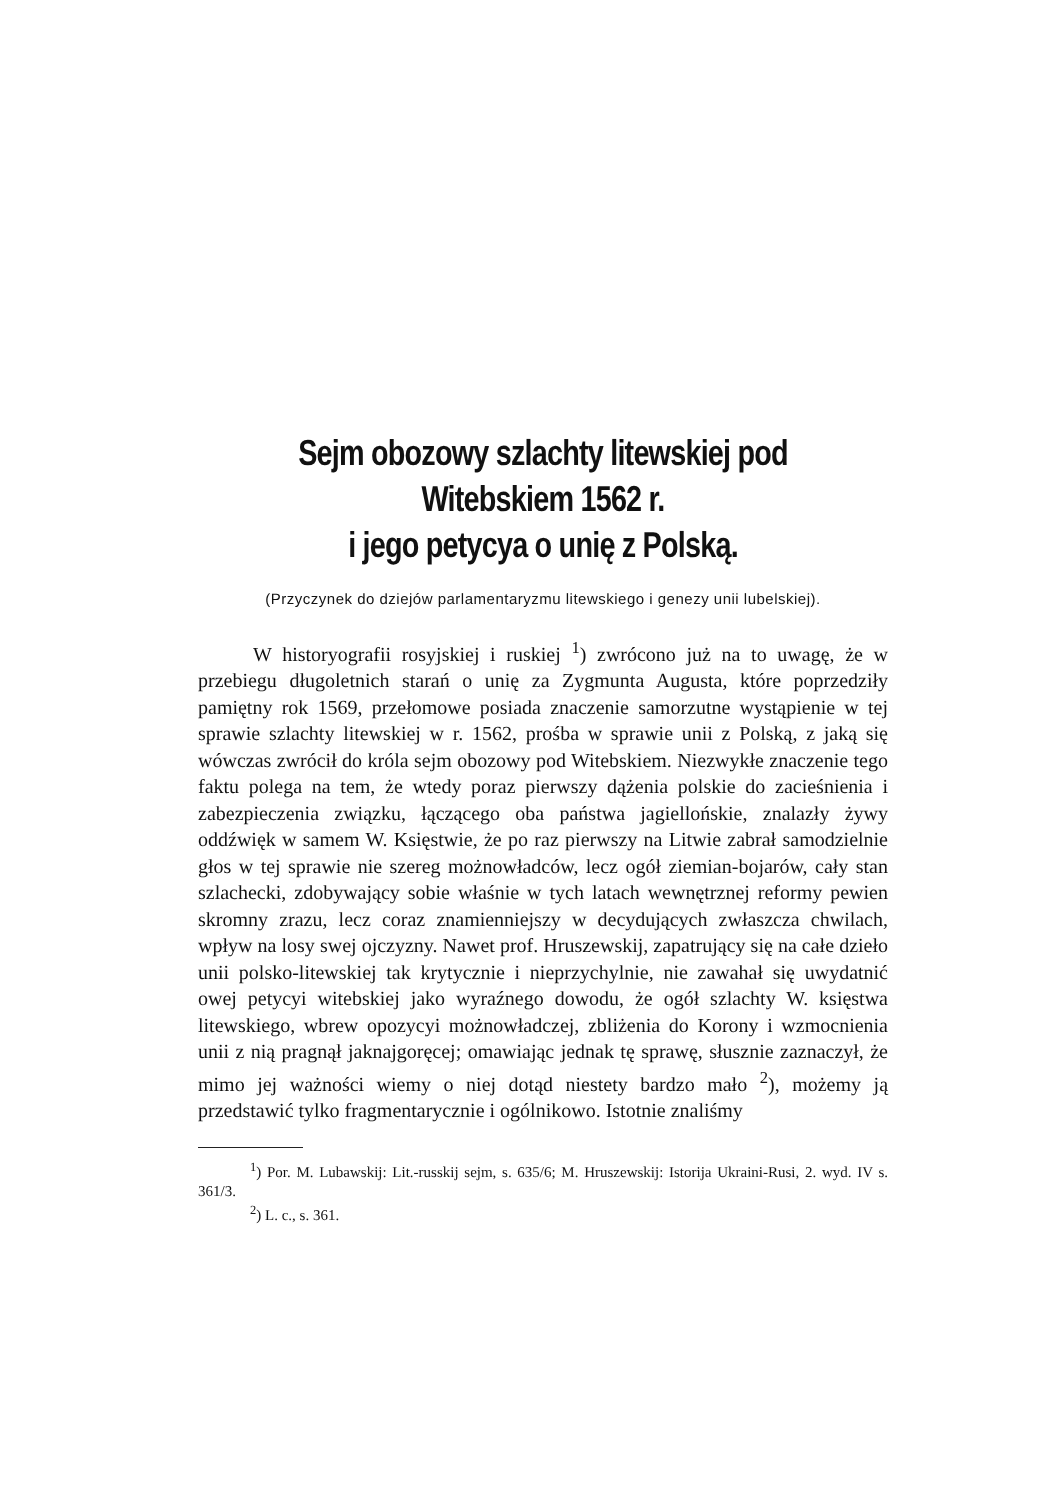Sejm obozowy szlachty litewskiej pod Witebskiem 1562 r.
i jego petycya o unię z Polską.
(Przyczynek do dziejów parlamentaryzmu litewskiego i genezy unii lubelskiej).
W historyografii rosyjskiej i ruskiej <sup>1</sup>) zwrócono już na to uwagę, że w przebiegu długoletnich starań o unię za Zygmunta Augusta, które poprzedziły pamiętny rok 1569, przełomowe posiada znaczenie samorzutne wystąpienie w tej sprawie szlachty litewskiej w r. 1562, prośba w sprawie unii z Polską, z jaką się wówczas zwrócił do króla sejm obozowy pod Witebskiem. Niezwykłe znaczenie tego faktu polega na tem, że wtedy poraz pierwszy dążenia polskie do zacieśnienia i zabezpieczenia związku, łączącego oba państwa jagiellońskie, znalazły żywy oddźwięk w samem W. Księstwie, że po raz pierwszy na Litwie zabrał samodzielnie głos w tej sprawie nie szereg możnowładców, lecz ogół ziemian-bojarów, cały stan szlachecki, zdobywający sobie właśnie w tych latach wewnętrznej reformy pewien skromny zrazu, lecz coraz znamienniejszy w decydujących zwłaszcza chwilach, wpływ na losy swej ojczyzny. Nawet prof. Hruszewskij, zapatrujący się na całe dzieło unii polsko-litewskiej tak krytycznie i nieprzychylnie, nie zawahał się uwydatnić owej petycyi witebskiej jako wyraźnego dowodu, że ogół szlachty W. księstwa litewskiego, wbrew opozycyi możnowładczej, zbliżenia do Korony i wzmocnienia unii z nią pragnął jaknajgoręcej; omawiając jednak tę sprawę, słusznie zaznaczył, że mimo jej ważności wiemy o niej dotąd niestety bardzo mało <sup>2</sup>), możemy ją przedstawić tylko fragmentarycznie i ogólnikowo. Istotnie znaliśmy
<sup>1</sup>) Por. M. Lubawskij: Lit.-russkij sejm, s. 635/6; M. Hruszewskij: Istorija Ukraini-Rusi, 2. wyd. IV s. 361/3.
<sup>2</sup>) L. c., s. 361.